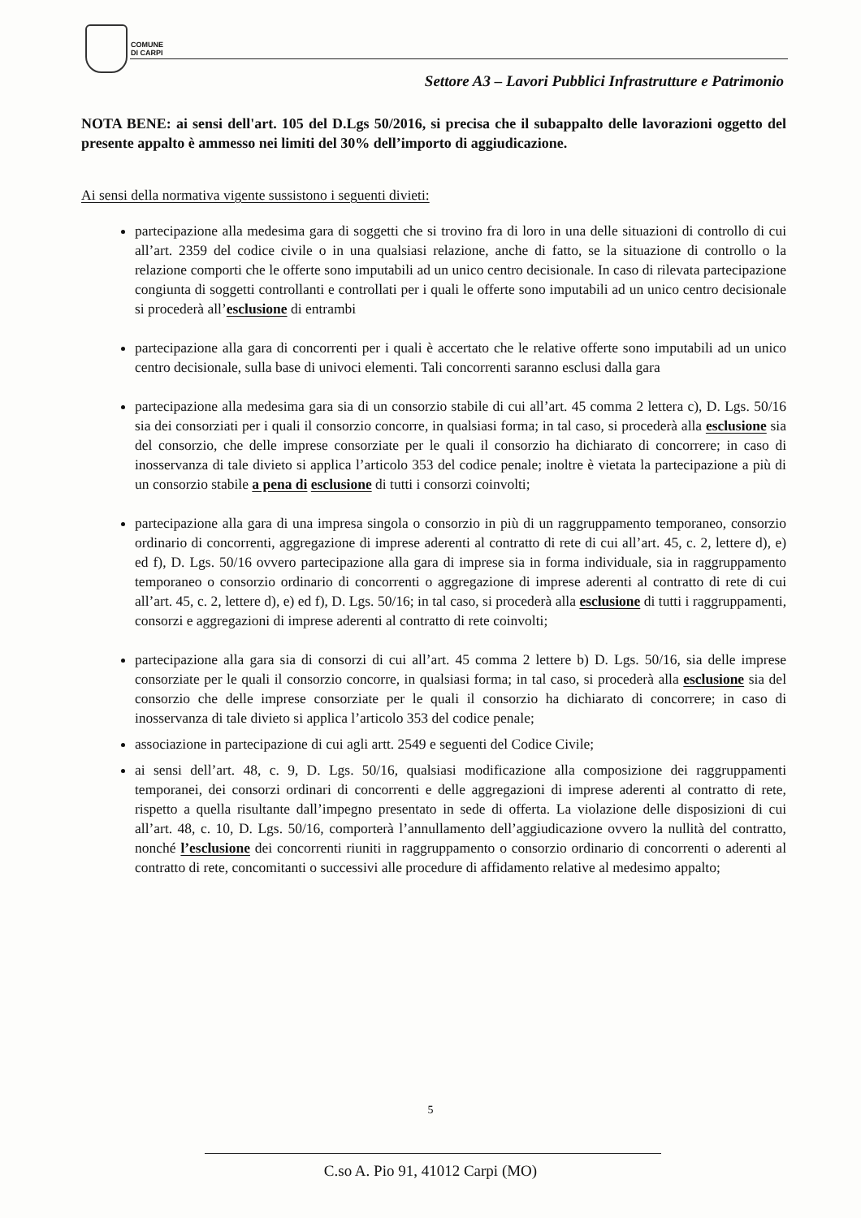COMUNE
DI CARPI
Settore A3 – Lavori Pubblici Infrastrutture e Patrimonio
NOTA BENE: ai sensi dell'art. 105 del D.Lgs 50/2016, si precisa che il subappalto delle lavorazioni oggetto del presente appalto è ammesso nei limiti del 30% dell’importo di aggiudicazione.
Ai sensi della normativa vigente sussistono i seguenti divieti:
partecipazione alla medesima gara di soggetti che si trovino fra di loro in una delle situazioni di controllo di cui all’art. 2359 del codice civile o in una qualsiasi relazione, anche di fatto, se la situazione di controllo o la relazione comporti che le offerte sono imputabili ad un unico centro decisionale. In caso di rilevata partecipazione congiunta di soggetti controllanti e controllati per i quali le offerte sono imputabili ad un unico centro decisionale si procederà all’esclusione di entrambi
partecipazione alla gara di concorrenti per i quali è accertato che le relative offerte sono imputabili ad un unico centro decisionale, sulla base di univoci elementi. Tali concorrenti saranno esclusi dalla gara
partecipazione alla medesima gara sia di un consorzio stabile di cui all’art. 45 comma 2 lettera c), D. Lgs. 50/16 sia dei consorziati per i quali il consorzio concorre, in qualsiasi forma; in tal caso, si procederà alla esclusione sia del consorzio, che delle imprese consorziate per le quali il consorzio ha dichiarato di concorrere; in caso di inosservanza di tale divieto si applica l’articolo 353 del codice penale; inoltre è vietata la partecipazione a più di un consorzio stabile a pena di esclusione di tutti i consorzi coinvolti;
partecipazione alla gara di una impresa singola o consorzio in più di un raggruppamento temporaneo, consorzio ordinario di concorrenti, aggregazione di imprese aderenti al contratto di rete di cui all’art. 45, c. 2, lettere d), e) ed f), D. Lgs. 50/16 ovvero partecipazione alla gara di imprese sia in forma individuale, sia in raggruppamento temporaneo o consorzio ordinario di concorrenti o aggregazione di imprese aderenti al contratto di rete di cui all’art. 45, c. 2, lettere d), e) ed f), D. Lgs. 50/16; in tal caso, si procederà alla esclusione di tutti i raggruppamenti, consorzi e aggregazioni di imprese aderenti al contratto di rete coinvolti;
partecipazione alla gara sia di consorzi di cui all’art. 45 comma 2 lettere b) D. Lgs. 50/16, sia delle imprese consorziate per le quali il consorzio concorre, in qualsiasi forma; in tal caso, si procederà alla esclusione sia del consorzio che delle imprese consorziate per le quali il consorzio ha dichiarato di concorrere; in caso di inosservanza di tale divieto si applica l’articolo 353 del codice penale;
associazione in partecipazione di cui agli artt. 2549 e seguenti del Codice Civile;
ai sensi dell’art. 48, c. 9, D. Lgs. 50/16, qualsiasi modificazione alla composizione dei raggruppamenti temporanei, dei consorzi ordinari di concorrenti e delle aggregazioni di imprese aderenti al contratto di rete, rispetto a quella risultante dall’impegno presentato in sede di offerta. La violazione delle disposizioni di cui all’art. 48, c. 10, D. Lgs. 50/16, comporterà l’annullamento dell’aggiudicazione ovvero la nullità del contratto, nonché l’esclusione dei concorrenti riuniti in raggruppamento o consorzio ordinario di concorrenti o aderenti al contratto di rete, concomitanti o successivi alle procedure di affidamento relative al medesimo appalto;
5
C.so A. Pio 91, 41012 Carpi (MO)